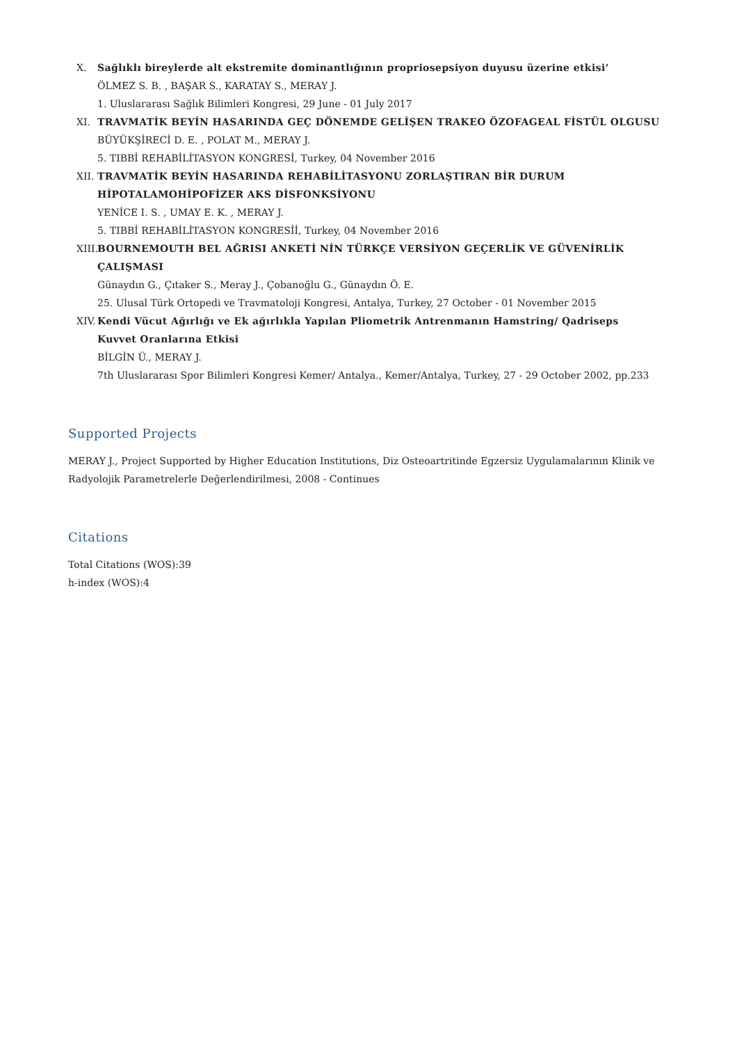X. Sağlıklı bireylerde alt ekstremite dominantlığının propriosepsiyon duyusu üzerine etkisi’
ÖLMEZ S. B. , BAŞAR S., KARATAY S., MERAY J.
1. Uluslararası Sağlık Bilimleri Kongresi, 29 June - 01 July 2017
XI. TRAVMATİK BEYİN HASARINDA GEÇ DÖNEMDE GELİŞEN TRAKEO ÖZOFAGEAL FİSTÜL OLGUSU
BÜYÜKŞİRECİ D. E. , POLAT M., MERAY J.
5. TIBBİ REHABİLİTASYON KONGRESİ, Turkey, 04 November 2016
XII. TRAVMATİK BEYİN HASARINDA REHABİLİTASYONU ZORLAŞTIRAN BİR DURUM HİPOTALAMOHİPOFİZER AKS DİSFONKSİYONU
YENİCE I. S. , UMAY E. K. , MERAY J.
5. TIBBİ REHABİLİTASYON KONGRESİİ, Turkey, 04 November 2016
XIII. BOURNEMOUTH BEL AĞRISI ANKETİ NİN TÜRKÇE VERSİYON GEÇERLİK VE GÜVENİRLİK ÇALIŞMASI
Günaydın G., Çıtaker S., Meray J., Çobanoğlu G., Günaydın Ö. E.
25. Ulusal Türk Ortopedi ve Travmatoloji Kongresi, Antalya, Turkey, 27 October - 01 November 2015
XIV. Kendi Vücut Ağırlığı ve Ek ağırlıkla Yapılan Pliometrik Antrenmanın Hamstring/ Qadriseps Kuvvet Oranlarına Etkisi
BİLGİN Ü., MERAY J.
7th Uluslararası Spor Bilimleri Kongresi Kemer/ Antalya., Kemer/Antalya, Turkey, 27 - 29 October 2002, pp.233
Supported Projects
MERAY J., Project Supported by Higher Education Institutions, Diz Osteoartritinde Egzersiz Uygulamalarının Klinik ve Radyolojik Parametrelerle Değerlendirilmesi, 2008 - Continues
Citations
Total Citations (WOS):39
h-index (WOS):4